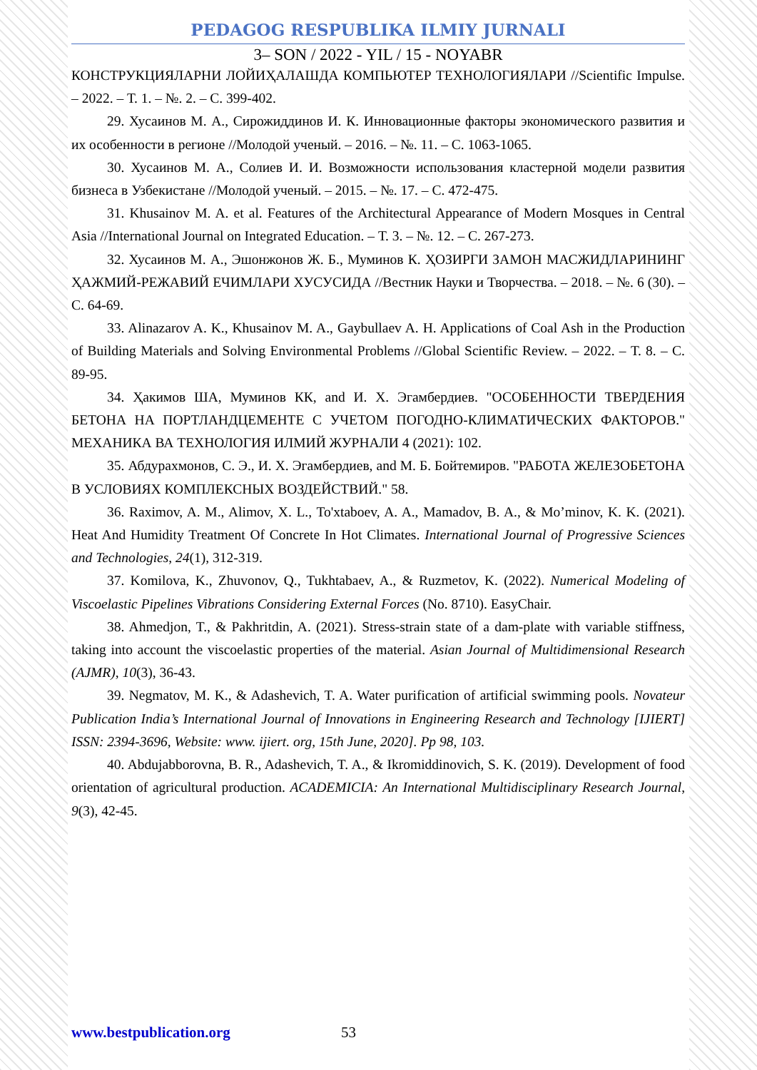PEDAGOG RESPUBLIKA ILMIY JURNALI
3– SON / 2022 - YIL / 15 - NOYABR
КОНСТРУКЦИЯЛАРНИ ЛОЙИҲАЛАШДА КОМПЬЮТЕР ТЕХНОЛОГИЯЛАРИ //Scientific Impulse. – 2022. – Т. 1. – №. 2. – С. 399-402.
29. Хусаинов М. А., Сирожиддинов И. К. Инновационные факторы экономического развития и их особенности в регионе //Молодой ученый. – 2016. – №. 11. – С. 1063-1065.
30. Хусаинов М. А., Солиев И. И. Возможности использования кластерной модели развития бизнеса в Узбекистане //Молодой ученый. – 2015. – №. 17. – С. 472-475.
31. Khusainov M. A. et al. Features of the Architectural Appearance of Modern Mosques in Central Asia //International Journal on Integrated Education. – Т. 3. – №. 12. – С. 267-273.
32. Хусаинов М. А., Эшонжонов Ж. Б., Муминов К. ҲОЗИРГИ ЗАМОН МАСЖИДЛАРИНИНГ ҲАЖМИЙ-РЕЖАВИЙ ЕЧИМЛАРИ ХУСУСИДА //Вестник Науки и Творчества. – 2018. – №. 6 (30). – С. 64-69.
33. Alinazarov A. K., Khusainov M. A., Gaybullaev A. H. Applications of Coal Ash in the Production of Building Materials and Solving Environmental Problems //Global Scientific Review. – 2022. – Т. 8. – С. 89-95.
34. Ҳакимов ША, Муминов КК, and И. Х. Эгамбердиев. "ОСОБЕННОСТИ ТВЕРДЕНИЯ БЕТОНА НА ПОРТЛАНДЦЕМЕНТЕ С УЧЕТОМ ПОГОДНО-КЛИМАТИЧЕСКИХ ФАКТОРОВ." МЕХАНИКА ВА ТЕХНОЛОГИЯ ИЛМИЙ ЖУРНАЛИ 4 (2021): 102.
35. Абдурахмонов, С. Э., И. Х. Эгамбердиев, and М. Б. Бойтемиров. "РАБОТА ЖЕЛЕЗОБЕТОНА В УСЛОВИЯХ КОМПЛЕКСНЫХ ВОЗДЕЙСТВИЙ." 58.
36. Raximov, A. M., Alimov, X. L., To'xtaboev, A. A., Mamadov, B. A., & Mo’minov, K. K. (2021). Heat And Humidity Treatment Of Concrete In Hot Climates. International Journal of Progressive Sciences and Technologies, 24(1), 312-319.
37. Komilova, K., Zhuvonov, Q., Tukhtabaev, A., & Ruzmetov, K. (2022). Numerical Modeling of Viscoelastic Pipelines Vibrations Considering External Forces (No. 8710). EasyChair.
38. Ahmedjon, T., & Pakhritdin, A. (2021). Stress-strain state of a dam-plate with variable stiffness, taking into account the viscoelastic properties of the material. Asian Journal of Multidimensional Research (AJMR), 10(3), 36-43.
39. Negmatov, M. K., & Adashevich, T. A. Water purification of artificial swimming pools. Novateur Publication India’s International Journal of Innovations in Engineering Research and Technology [IJIERT] ISSN: 2394-3696, Website: www. ijiert. org, 15th June, 2020]. Pp 98, 103.
40. Abdujabborovna, B. R., Adashevich, T. A., & Ikromiddinovich, S. K. (2019). Development of food orientation of agricultural production. ACADEMICIA: An International Multidisciplinary Research Journal, 9(3), 42-45.
www.bestpublication.org 53